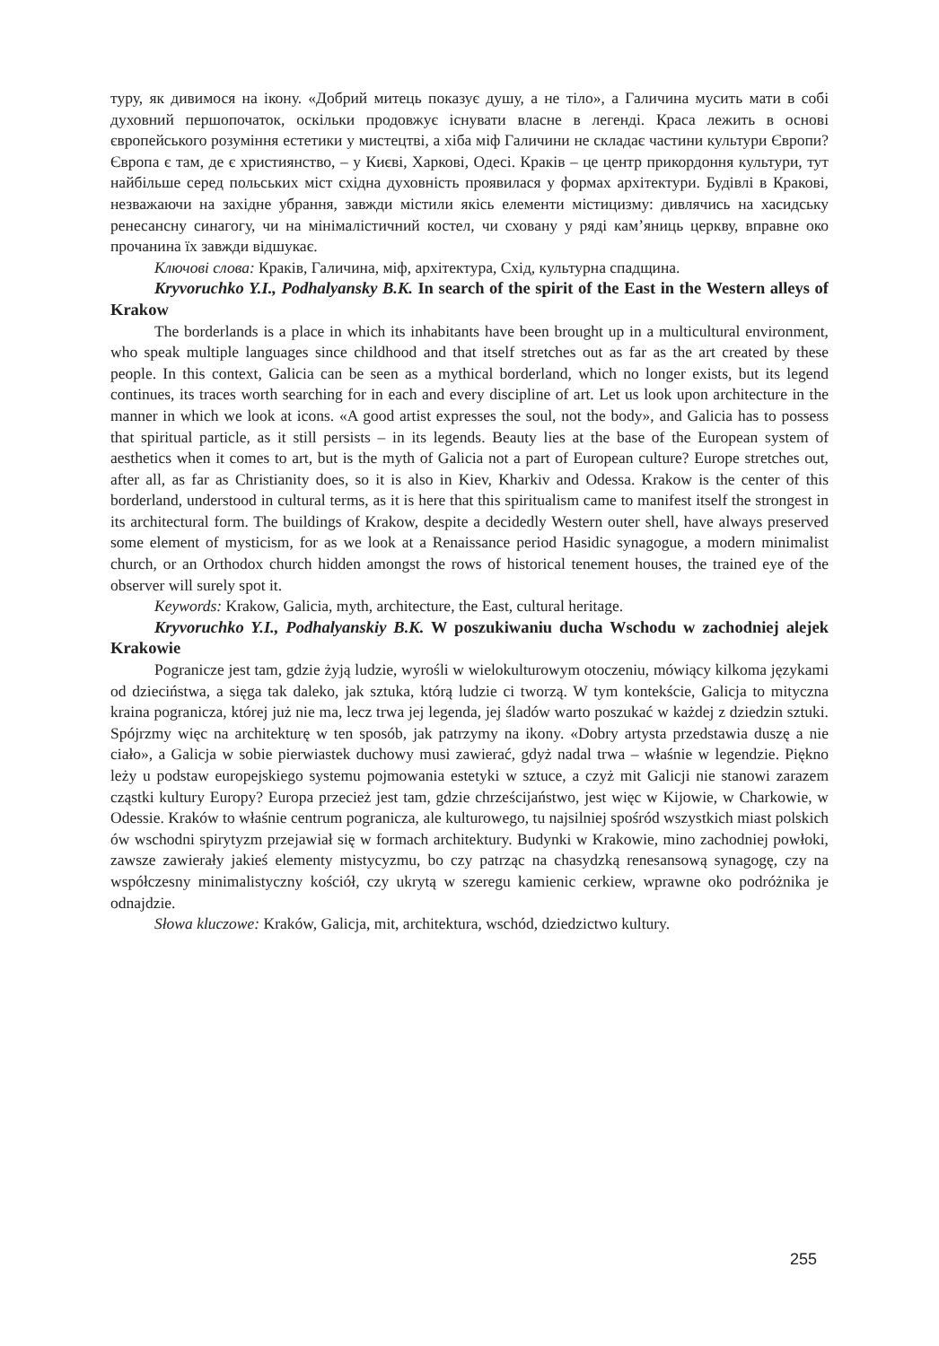туру, як дивимося на ікону. «Добрий митець показує душу, а не тіло», а Галичина мусить мати в собі духовний першопочаток, оскільки продовжує існувати власне в легенді. Краса лежить в основі європейського розуміння естетики у мистецтві, а хіба міф Галичини не складає частини культури Європи? Європа є там, де є християнство, – у Києві, Харкові, Одесі. Краків – це центр прикордоння культури, тут найбільше серед польських міст східна духовність проявилася у формах архітектури. Будівлі в Кракові, незважаючи на західне убрання, завжди містили якісь елементи містицизму: дивлячись на хасидську ренесансну синагогу, чи на мінімалістичний костел, чи сховану у ряді кам’яниць церкву, вправне око прочанина їх завжди відшукає.
Ключові слова: Краків, Галичина, міф, архітектура, Схід, культурна спадщина.
Kryvoruchko Y.I., Podhalyansky B.K. In search of the spirit of the East in the Western alleys of Krakow
The borderlands is a place in which its inhabitants have been brought up in a multicultural environment, who speak multiple languages since childhood and that itself stretches out as far as the art created by these people. In this context, Galicia can be seen as a mythical borderland, which no longer exists, but its legend continues, its traces worth searching for in each and every discipline of art. Let us look upon architecture in the manner in which we look at icons. «A good artist expresses the soul, not the body», and Galicia has to possess that spiritual particle, as it still persists – in its legends. Beauty lies at the base of the European system of aesthetics when it comes to art, but is the myth of Galicia not a part of European culture? Europe stretches out, after all, as far as Christianity does, so it is also in Kiev, Kharkiv and Odessa. Krakow is the center of this borderland, understood in cultural terms, as it is here that this spiritualism came to manifest itself the strongest in its architectural form. The buildings of Krakow, despite a decidedly Western outer shell, have always preserved some element of mysticism, for as we look at a Renaissance period Hasidic synagogue, a modern minimalist church, or an Orthodox church hidden amongst the rows of historical tenement houses, the trained eye of the observer will surely spot it.
Keywords: Krakow, Galicia, myth, architecture, the East, cultural heritage.
Kryvoruchko Y.I., Podhalyanskiy B.K. W poszukiwaniu ducha Wschodu w zachodniej alejek Krakowie
Pogranicze jest tam, gdzie żyją ludzie, wyrośli w wielokulturowym otoczeniu, mówiący kilkoma językami od dzieciństwa, a sięga tak daleko, jak sztuka, którą ludzie ci tworzą. W tym kontekście, Galicja to mityczna kraina pogranicza, której już nie ma, lecz trwa jej legenda, jej śladów warto poszukać w każdej z dziedzin sztuki. Spójrzmy więc na architekturę w ten sposób, jak patrzymy na ikony. «Dobry artysta przedstawia duszę a nie ciało», a Galicja w sobie pierwiastek duchowy musi zawierać, gdyż nadal trwa – właśnie w legendzie. Piękno leży u podstaw europejskiego systemu pojmowania estetyki w sztuce, a czyż mit Galicji nie stanowi zarazem cząstki kultury Europy? Europa przecież jest tam, gdzie chrześcijaństwo, jest więc w Kijowie, w Charkowie, w Odessie. Kraków to właśnie centrum pogranicza, ale kulturowego, tu najsilniej spośród wszystkich miast polskich ów wschodni spirytyzm przejawiał się w formach architektury. Budynki w Krakowie, mino zachodniej powłoki, zawsze zawierały jakieś elementy mistycyzmu, bo czy patrząc na chasydzką renesansową synagogę, czy na współczesny minimalistyczny kościół, czy ukrytą w szeregu kamienic cerkiew, wprawne oko podróżnika je odnajdzie.
Słowa kluczowe: Kraków, Galicja, mit, architektura, wschód, dziedzictwo kultury.
255